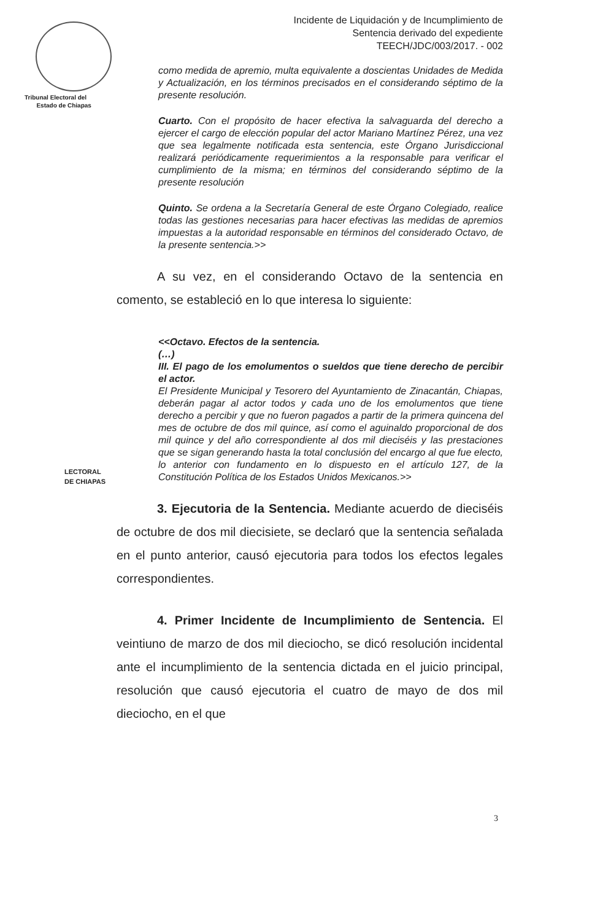Tribunal Electoral del
Estado de Chiapas
Incidente de Liquidación y de Incumplimiento de
Sentencia derivado del expediente
TEECH/JDC/003/2017. - 002
LECTORAL
DE CHIAPAS
como medida de apremio, multa equivalente a doscientas Unidades de Medida y Actualización, en los términos precisados en el considerando séptimo de la presente resolución.
Cuarto. Con el propósito de hacer efectiva la salvaguarda del derecho a ejercer el cargo de elección popular del actor Mariano Martínez Pérez, una vez que sea legalmente notificada esta sentencia, este Órgano Jurisdiccional realizará periódicamente requerimientos a la responsable para verificar el cumplimiento de la misma; en términos del considerando séptimo de la presente resolución
Quinto. Se ordena a la Secretaría General de este Órgano Colegiado, realice todas las gestiones necesarias para hacer efectivas las medidas de apremios impuestas a la autoridad responsable en términos del considerado Octavo, de la presente sentencia.>>
A su vez, en el considerando Octavo de la sentencia en comento, se estableció en lo que interesa lo siguiente:
<<Octavo. Efectos de la sentencia.
(…)
III. El pago de los emolumentos o sueldos que tiene derecho de percibir el actor.
El Presidente Municipal y Tesorero del Ayuntamiento de Zinacantán, Chiapas, deberán pagar al actor todos y cada uno de los emolumentos que tiene derecho a percibir y que no fueron pagados a partir de la primera quincena del mes de octubre de dos mil quince, así como el aguinaldo proporcional de dos mil quince y del año correspondiente al dos mil dieciséis y las prestaciones que se sigan generando hasta la total conclusión del encargo al que fue electo, lo anterior con fundamento en lo dispuesto en el artículo 127, de la Constitución Política de los Estados Unidos Mexicanos.>>
3. Ejecutoria de la Sentencia. Mediante acuerdo de dieciséis de octubre de dos mil diecisiete, se declaró que la sentencia señalada en el punto anterior, causó ejecutoria para todos los efectos legales correspondientes.
4. Primer Incidente de Incumplimiento de Sentencia. El veintiuno de marzo de dos mil dieciocho, se dicó resolución incidental ante el incumplimiento de la sentencia dictada en el juicio principal, resolución que causó ejecutoria el cuatro de mayo de dos mil dieciocho, en el que
3